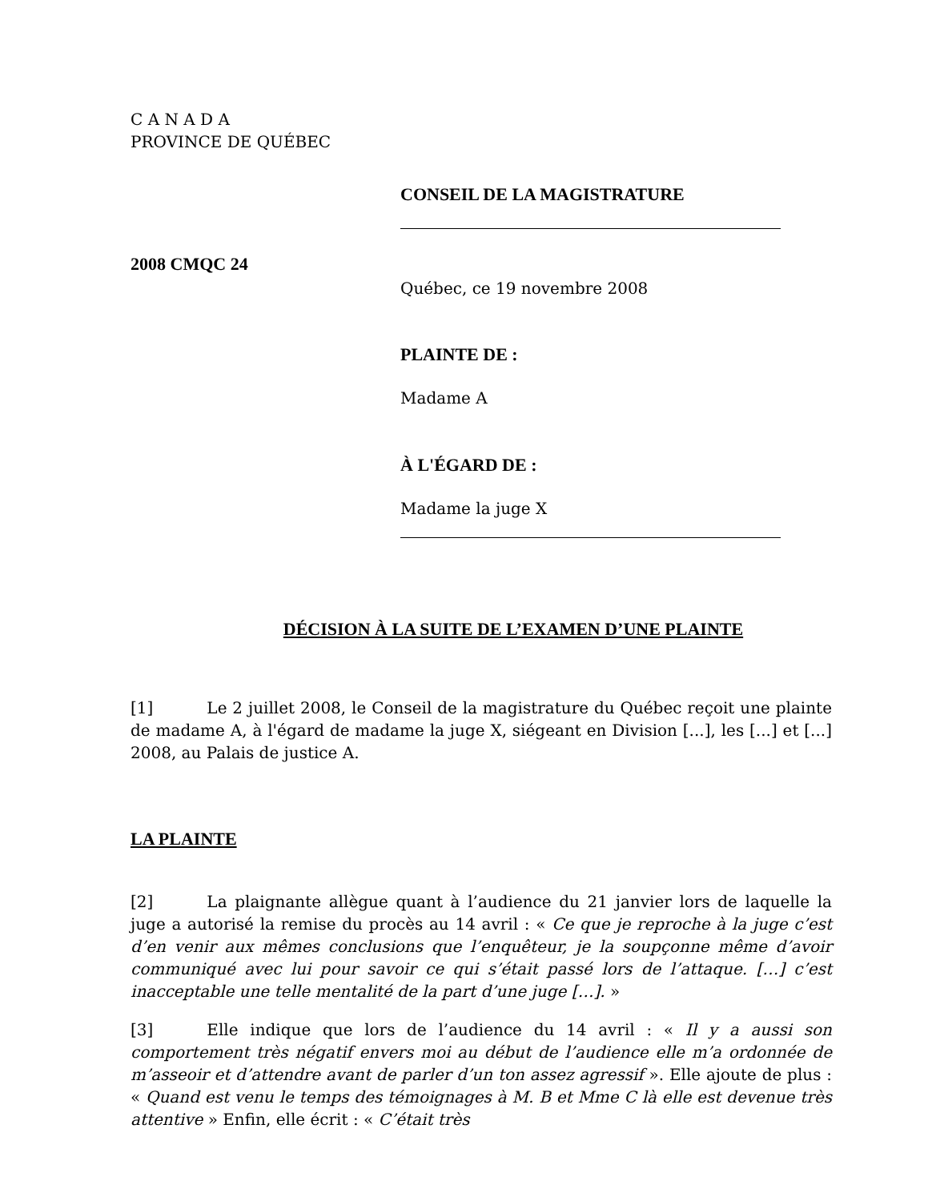C A N A D A
PROVINCE DE QUÉBEC
CONSEIL DE LA MAGISTRATURE
2008 CMQC 24
Québec, ce 19 novembre 2008
PLAINTE DE :
Madame A
À L'ÉGARD DE :
Madame la juge X
DÉCISION À LA SUITE DE L’EXAMEN D’UNE PLAINTE
[1] Le 2 juillet 2008, le Conseil de la magistrature du Québec reçoit une plainte de madame A, à l'égard de madame la juge X, siégeant en Division [...], les [...] et [...] 2008, au Palais de justice A.
LA PLAINTE
[2] La plaignante allègue quant à l’audience du 21 janvier lors de laquelle la juge a autorisé la remise du procès au 14 avril : « Ce que je reproche à la juge c’est d’en venir aux mêmes conclusions que l’enquêteur, je la soupçonne même d’avoir communiqué avec lui pour savoir ce qui s’était passé lors de l’attaque. […] c’est inacceptable une telle mentalité de la part d’une juge […]. »
[3] Elle indique que lors de l’audience du 14 avril : « Il y a aussi son comportement très négatif envers moi au début de l’audience elle m’a ordonnée de m’asseoir et d’attendre avant de parler d’un ton assez agressif ». Elle ajoute de plus : « Quand est venu le temps des témoignages à M. B et Mme C là elle est devenue très attentive » Enfin, elle écrit : « C’était très